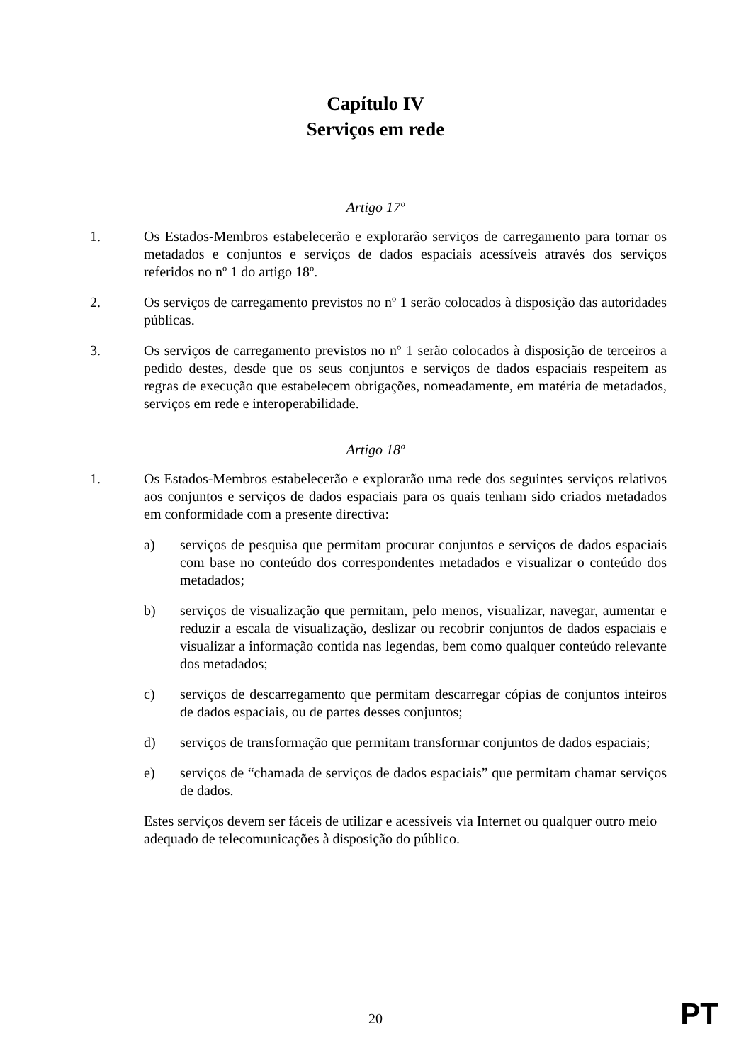Capítulo IV
Serviços em rede
Artigo 17º
1. Os Estados-Membros estabelecerão e explorarão serviços de carregamento para tornar os metadados e conjuntos e serviços de dados espaciais acessíveis através dos serviços referidos no nº 1 do artigo 18º.
2. Os serviços de carregamento previstos no nº 1 serão colocados à disposição das autoridades públicas.
3. Os serviços de carregamento previstos no nº 1 serão colocados à disposição de terceiros a pedido destes, desde que os seus conjuntos e serviços de dados espaciais respeitem as regras de execução que estabelecem obrigações, nomeadamente, em matéria de metadados, serviços em rede e interoperabilidade.
Artigo 18º
1. Os Estados-Membros estabelecerão e explorarão uma rede dos seguintes serviços relativos aos conjuntos e serviços de dados espaciais para os quais tenham sido criados metadados em conformidade com a presente directiva:
a) serviços de pesquisa que permitam procurar conjuntos e serviços de dados espaciais com base no conteúdo dos correspondentes metadados e visualizar o conteúdo dos metadados;
b) serviços de visualização que permitam, pelo menos, visualizar, navegar, aumentar e reduzir a escala de visualização, deslizar ou recobrir conjuntos de dados espaciais e visualizar a informação contida nas legendas, bem como qualquer conteúdo relevante dos metadados;
c) serviços de descarregamento que permitam descarregar cópias de conjuntos inteiros de dados espaciais, ou de partes desses conjuntos;
d) serviços de transformação que permitam transformar conjuntos de dados espaciais;
e) serviços de “chamada de serviços de dados espaciais” que permitam chamar serviços de dados.
Estes serviços devem ser fáceis de utilizar e acessíveis via Internet ou qualquer outro meio adequado de telecomunicações à disposição do público.
20 PT